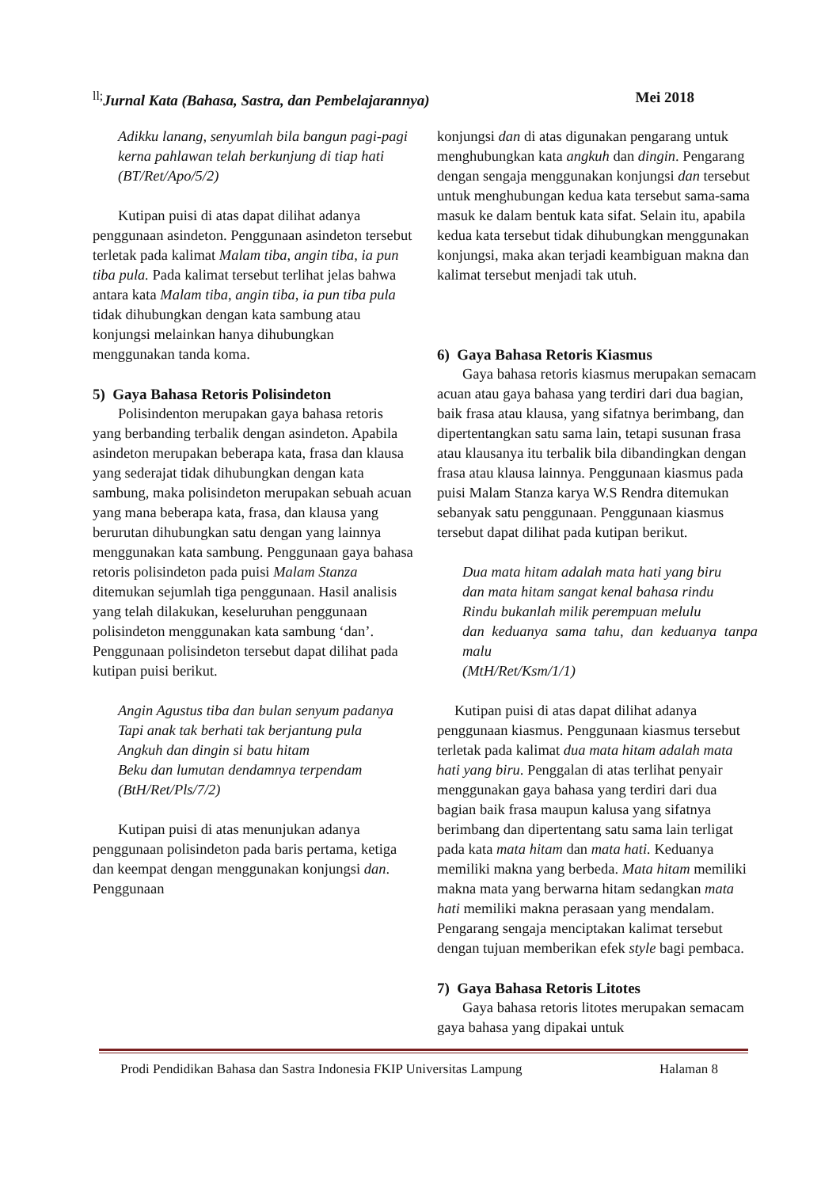<sup>ll;</sup>Jurnal Kata (Bahasa, Sastra, dan Pembelajarannya) Mei 2018
Adikku lanang, senyumlah bila bangun pagi-pagi
kerna pahlawan telah berkunjung di tiap hati
(BT/Ret/Apo/5/2)
Kutipan puisi di atas dapat dilihat adanya penggunaan asindeton. Penggunaan asindeton tersebut terletak pada kalimat Malam tiba, angin tiba, ia pun tiba pula. Pada kalimat tersebut terlihat jelas bahwa antara kata Malam tiba, angin tiba, ia pun tiba pula tidak dihubungkan dengan kata sambung atau konjungsi melainkan hanya dihubungkan menggunakan tanda koma.
5) Gaya Bahasa Retoris Polisindeton
Polisindenton merupakan gaya bahasa retoris yang berbanding terbalik dengan asindeton. Apabila asindeton merupakan beberapa kata, frasa dan klausa yang sederajat tidak dihubungkan dengan kata sambung, maka polisindeton merupakan sebuah acuan yang mana beberapa kata, frasa, dan klausa yang berurutan dihubungkan satu dengan yang lainnya menggunakan kata sambung. Penggunaan gaya bahasa retoris polisindeton pada puisi Malam Stanza ditemukan sejumlah tiga penggunaan. Hasil analisis yang telah dilakukan, keseluruhan penggunaan polisindeton menggunakan kata sambung ‘dan’. Penggunaan polisindeton tersebut dapat dilihat pada kutipan puisi berikut.
Angin Agustus tiba dan bulan senyum padanya
Tapi anak tak berhati tak berjantung pula
Angkuh dan dingin si batu hitam
Beku dan lumutan dendamnya terpendam
(BtH/Ret/Pls/7/2)
Kutipan puisi di atas menunjukan adanya penggunaan polisindeton pada baris pertama, ketiga dan keempat dengan menggunakan konjungsi dan. Penggunaan
konjungsi dan di atas digunakan pengarang untuk menghubungkan kata angkuh dan dingin. Pengarang dengan sengaja menggunakan konjungsi dan tersebut untuk menghubungan kedua kata tersebut sama-sama masuk ke dalam bentuk kata sifat. Selain itu, apabila kedua kata tersebut tidak dihubungkan menggunakan konjungsi, maka akan terjadi keambiguan makna dan kalimat tersebut menjadi tak utuh.
6) Gaya Bahasa Retoris Kiasmus
Gaya bahasa retoris kiasmus merupakan semacam acuan atau gaya bahasa yang terdiri dari dua bagian, baik frasa atau klausa, yang sifatnya berimbang, dan dipertentangkan satu sama lain, tetapi susunan frasa atau klausanya itu terbalik bila dibandingkan dengan frasa atau klausa lainnya. Penggunaan kiasmus pada puisi Malam Stanza karya W.S Rendra ditemukan sebanyak satu penggunaan. Penggunaan kiasmus tersebut dapat dilihat pada kutipan berikut.
Dua mata hitam adalah mata hati yang biru
dan mata hitam sangat kenal bahasa rindu
Rindu bukanlah milik perempuan melulu
dan keduanya sama tahu, dan keduanya tanpa malu
(MtH/Ret/Ksm/1/1)
Kutipan puisi di atas dapat dilihat adanya penggunaan kiasmus. Penggunaan kiasmus tersebut terletak pada kalimat dua mata hitam adalah mata hati yang biru. Penggalan di atas terlihat penyair menggunakan gaya bahasa yang terdiri dari dua bagian baik frasa maupun kalusa yang sifatnya berimbang dan dipertentang satu sama lain terligat pada kata mata hitam dan mata hati. Keduanya memiliki makna yang berbeda. Mata hitam memiliki makna mata yang berwarna hitam sedangkan mata hati memiliki makna perasaan yang mendalam. Pengarang sengaja menciptakan kalimat tersebut dengan tujuan memberikan efek style bagi pembaca.
7) Gaya Bahasa Retoris Litotes
Gaya bahasa retoris litotes merupakan semacam gaya bahasa yang dipakai untuk
Prodi Pendidikan Bahasa dan Sastra Indonesia FKIP Universitas Lampung Halaman 8